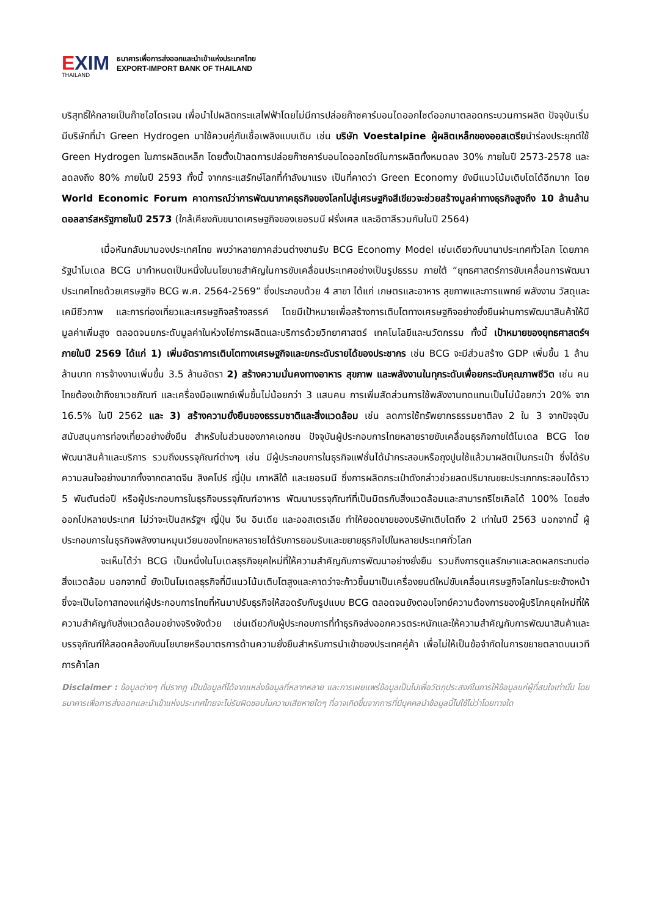EXIM
THAILAND
ธนาคารเพื่อการส่งออกและนำเข้าแห่งประเทศไทย
EXPORT-IMPORT BANK OF THAILAND
บริสุทธิ์ให้กลายเป็นก๊าซไฮโดรเจน เพื่อนำไปผลิตกระแสไฟฟ้าโดยไม่มีการปล่อยก๊าซคาร์บอนไดออกไซด์ออกมาตลอดกระบวนการผลิต ปัจจุบันเริ่มมีบริษัทที่นำ Green Hydrogen มาใช้ควบคู่กับเชื้อเพลิงแบบเดิม เช่น บริษัท Voestalpine ผู้ผลิตเหล็กของออสเตรียนำร่องประยุกต์ใช้ Green Hydrogen ในการผลิตเหล็ก โดยตั้งเป้าลดการปล่อยก๊าซคาร์บอนไดออกไซด์ในการผลิตทั้งหมดลง 30% ภายในปี 2573-2578 และลดลงถึง 80% ภายในปี 2593 ทั้งนี้ จากกระแสรักษ์โลกที่กำลังมาแรง เป็นที่คาดว่า Green Economy ยังมีแนวโน้มเติบโตได้อีกมาก โดย World Economic Forum คาดการณ์ว่าการพัฒนาภาคธุรกิจของโลกไปสู่เศรษฐกิจสีเขียวจะช่วยสร้างมูลค่าทางธุรกิจสูงถึง 10 ล้านล้านดอลลาร์สหรัฐภายในปี 2573 (ใกล้เคียงกับขนาดเศรษฐกิจของเยอรมนี ฝรั่งเศส และอิตาลีรวมกันในปี 2564)
เมื่อหันกลับมามองประเทศไทย พบว่าหลายภาคส่วนต่างขานรับ BCG Economy Model เช่นเดียวกับนานาประเทศทั่วโลก โดยภาครัฐนำโมเดล BCG มากำหนดเป็นหนึ่งในนโยบายสำคัญในการขับเคลื่อนประเทศอย่างเป็นรูปธรรม ภายใต้ “ยุทธศาสตร์การขับเคลื่อนการพัฒนาประเทศไทยด้วยเศรษฐกิจ BCG พ.ศ. 2564-2569” ซึ่งประกอบด้วย 4 สาขา ได้แก่ เกษตรและอาหาร สุขภาพและการแพทย์ พลังงาน วัสดุและเคมีชีวภาพ และการท่องเที่ยวและเศรษฐกิจสร้างสรรค์ โดยมีเป้าหมายเพื่อสร้างการเติบโตทางเศรษฐกิจอย่างยั่งยืนผ่านการพัฒนาสินค้าให้มีมูลค่าเพิ่มสูง ตลอดจนยกระดับมูลค่าในห่วงโซ่การผลิตและบริการด้วยวิทยาศาสตร์ เทคโนโลยีและนวัตกรรม ทั้งนี้ เป้าหมายของยุทธศาสตร์ฯ ภายในปี 2569 ได้แก่ 1) เพิ่มอัตราการเติบโตทางเศรษฐกิจและยกระดับรายได้ของประชากร เช่น BCG จะมีส่วนสร้าง GDP เพิ่มขึ้น 1 ล้านล้านบาท การจ้างงานเพิ่มขึ้น 3.5 ล้านอัตรา 2) สร้างความมั่นคงทางอาหาร สุขภาพ และพลังงานในทุกระดับเพื่อยกระดับคุณภาพชีวิต เช่น คนไทยต้องเข้าถึงยาเวชภัณฑ์ และเครื่องมือแพทย์เพิ่มขึ้นไม่น้อยกว่า 3 แสนคน การเพิ่มสัดส่วนการใช้พลังงานทดแทนเป็นไม่น้อยกว่า 20% จาก 16.5% ในปี 2562 และ 3) สร้างความยั่งยืนของธรรมชาติและสิ่งแวดล้อม เช่น ลดการใช้ทรัพยากรธรรมชาติลง 2 ใน 3 จากปัจจุบัน สนับสนุนการท่องเที่ยวอย่างยั่งยืน สำหรับในส่วนของภาคเอกชน ปัจจุบันผู้ประกอบการไทยหลายรายขับเคลื่อนธุรกิจภายใต้โมเดล BCG โดยพัฒนาสินค้าและบริการ รวมถึงบรรจุภัณฑ์ต่างๆ เช่น มีผู้ประกอบการในธุรกิจแฟชั่นได้นำกระสอบหรือถุงปูนใช้แล้วมาผลิตเป็นกระเป๋า ซึ่งได้รับความสนใจอย่างมากทั้งจากตลาดจีน สิงคโปร์ ญี่ปุ่น เกาหลีใต้ และเยอรมนี ซึ่งการผลิตกระเป๋าดังกล่าวช่วยลดปริมาณขยะประเภทกระสอบได้ราว 5 พันตันต่อปี หรือผู้ประกอบการในธุรกิจบรรจุภัณฑ์อาหาร พัฒนาบรรจุภัณฑ์ที่เป็นมิตรกับสิ่งแวดล้อมและสามารถรีไซเคิลได้ 100% โดยส่งออกไปหลายประเทศ ไม่ว่าจะเป็นสหรัฐฯ ญี่ปุ่น จีน อินเดีย และออสเตรเลีย ทำให้ยอดขายของบริษัทเติบโตถึง 2 เท่าในปี 2563 นอกจากนี้ ผู้ประกอบการในธุรกิจพลังงานหมุนเวียนของไทยหลายรายได้รับการยอมรับและขยายธุรกิจไปในหลายประเทศทั่วโลก
จะเห็นได้ว่า BCG เป็นหนึ่งในโมเดลธุรกิจยุคใหม่ที่ให้ความสำคัญกับการพัฒนาอย่างยั่งยืน รวมถึงการดูแลรักษาและลดผลกระทบต่อสิ่งแวดล้อม นอกจากนี้ ยังเป็นโมเดลธุรกิจที่มีแนวโน้มเติบโตสูงและคาดว่าจะก้าวขึ้นมาเป็นเครื่องยนต์ใหม่ขับเคลื่อนเศรษฐกิจโลกในระยะข้างหน้า ซึ่งจะเป็นโอกาสทองแก่ผู้ประกอบการไทยที่หันมาปรับธุรกิจให้สอดรับกับรูปแบบ BCG ตลอดจนยังตอบโจทย์ความต้องการของผู้บริโภคยุคใหม่ที่ให้ความสำคัญกับสิ่งแวดล้อมอย่างจริงจังด้วย เช่นเดียวกับผู้ประกอบการที่ทำธุรกิจส่งออกควรตระหนักและให้ความสำคัญกับการพัฒนาสินค้าและบรรจุภัณฑ์ให้สอดคล้องกับนโยบายหรือมาตรการด้านความยั่งยืนสำหรับการนำเข้าของประเทศคู่ค้า เพื่อไม่ให้เป็นข้อจำกัดในการขยายตลาดบนเวทีการค้าโลก
Disclaimer : ข้อมูลต่างๆ ที่ปรากฏ เป็นข้อมูลที่ได้จากแหล่งข้อมูลที่หลากหลาย และการเผยแพร่ข้อมูลเป็นไปเพื่อวัตถุประสงค์ในการให้ข้อมูลแก่ผู้ที่สนใจเท่านั้น โดยธนาคารเพื่อการส่งออกและนำเข้าแห่งประเทศไทยจะไม่รับผิดชอบในความเสียหายใดๆ ที่อาจเกิดขึ้นจากการที่มีบุคคลนำข้อมูลนี้ไปใช้ไม่ว่าโดยทางใด